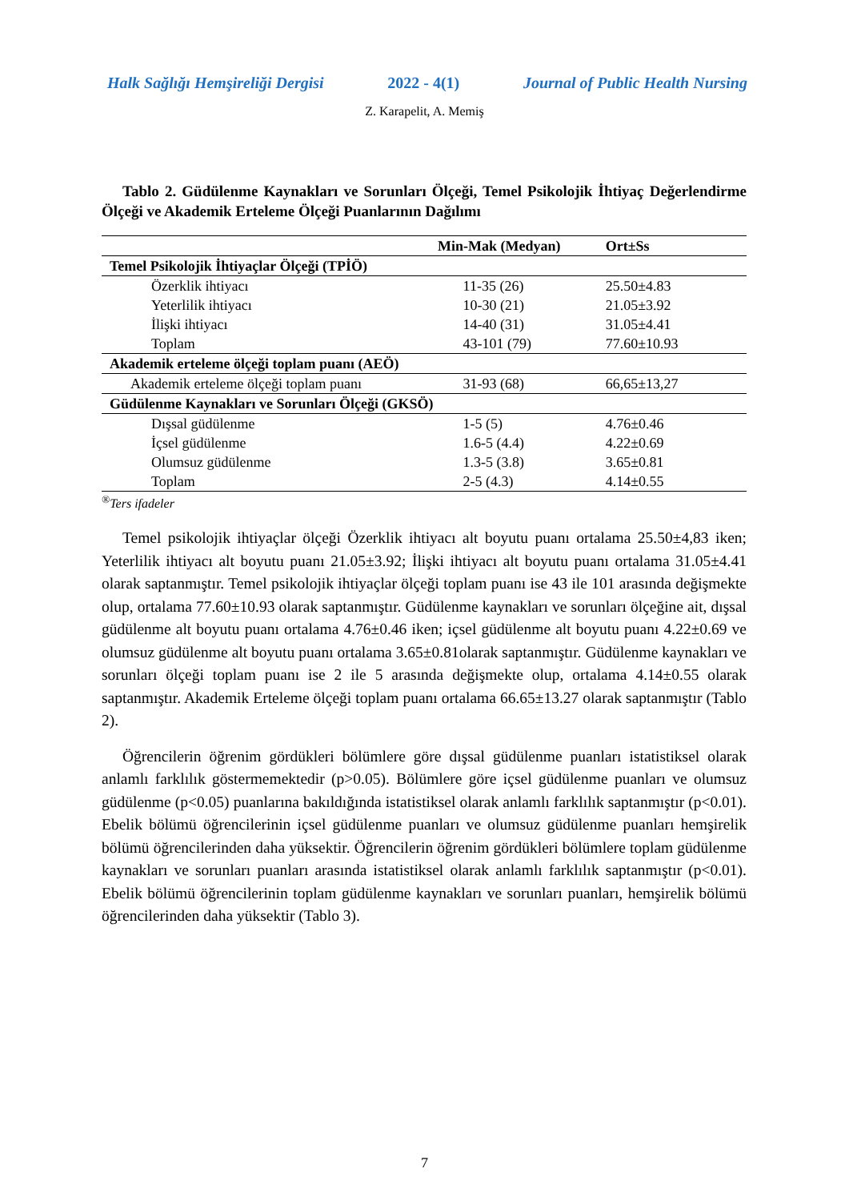Halk Sağlığı Hemşireliği Dergisi 2022 - 4(1) Journal of Public Health Nursing
Z. Karapelit, A. Memiş
Tablo 2. Güdülenme Kaynakları ve Sorunları Ölçeği, Temel Psikolojik İhtiyaç Değerlendirme Ölçeği ve Akademik Erteleme Ölçeği Puanlarının Dağılımı
| | Min-Mak (Medyan) | Ort±Ss |
| --- | --- | --- |
| Temel Psikolojik İhtiyaçlar Ölçeği (TPİÖ) | | |
| Özerklik ihtiyacı | 11-35 (26) | 25.50±4.83 |
| Yeterlilik ihtiyacı | 10-30 (21) | 21.05±3.92 |
| İlişki ihtiyacı | 14-40 (31) | 31.05±4.41 |
| Toplam | 43-101 (79) | 77.60±10.93 |
| Akademik erteleme ölçeği toplam puanı (AEÖ) | | |
| Akademik erteleme ölçeği toplam puanı | 31-93 (68) | 66,65±13,27 |
| Güdülenme Kaynakları ve Sorunları Ölçeği (GKSÖ) | | |
| Dışsal güdülenme | 1-5 (5) | 4.76±0.46 |
| İçsel güdülenme | 1.6-5 (4.4) | 4.22±0.69 |
| Olumsuz güdülenme | 1.3-5 (3.8) | 3.65±0.81 |
| Toplam | 2-5 (4.3) | 4.14±0.55 |
<sup>®</sup>Ters ifadeler
Temel psikolojik ihtiyaçlar ölçeği Özerklik ihtiyacı alt boyutu puanı ortalama 25.50±4,83 iken; Yeterlilik ihtiyacı alt boyutu puanı 21.05±3.92; İlişki ihtiyacı alt boyutu puanı ortalama 31.05±4.41 olarak saptanmıştır. Temel psikolojik ihtiyaçlar ölçeği toplam puanı ise 43 ile 101 arasında değişmekte olup, ortalama 77.60±10.93 olarak saptanmıştır. Güdülenme kaynakları ve sorunları ölçeğine ait, dışsal güdülenme alt boyutu puanı ortalama 4.76±0.46 iken; içsel güdülenme alt boyutu puanı 4.22±0.69 ve olumsuz güdülenme alt boyutu puanı ortalama 3.65±0.81olarak saptanmıştır. Güdülenme kaynakları ve sorunları ölçeği toplam puanı ise 2 ile 5 arasında değişmekte olup, ortalama 4.14±0.55 olarak saptanmıştır. Akademik Erteleme ölçeği toplam puanı ortalama 66.65±13.27 olarak saptanmıştır (Tablo 2).
Öğrencilerin öğrenim gördükleri bölümlere göre dışsal güdülenme puanları istatistiksel olarak anlamlı farklılık göstermemektedir (p>0.05). Bölümlere göre içsel güdülenme puanları ve olumsuz güdülenme (p<0.05) puanlarına bakıldığında istatistiksel olarak anlamlı farklılık saptanmıştır (p<0.01). Ebelik bölümü öğrencilerinin içsel güdülenme puanları ve olumsuz güdülenme puanları hemşirelik bölümü öğrencilerinden daha yüksektir. Öğrencilerin öğrenim gördükleri bölümlere toplam güdülenme kaynakları ve sorunları puanları arasında istatistiksel olarak anlamlı farklılık saptanmıştır (p<0.01). Ebelik bölümü öğrencilerinin toplam güdülenme kaynakları ve sorunları puanları, hemşirelik bölümü öğrencilerinden daha yüksektir (Tablo 3).
7